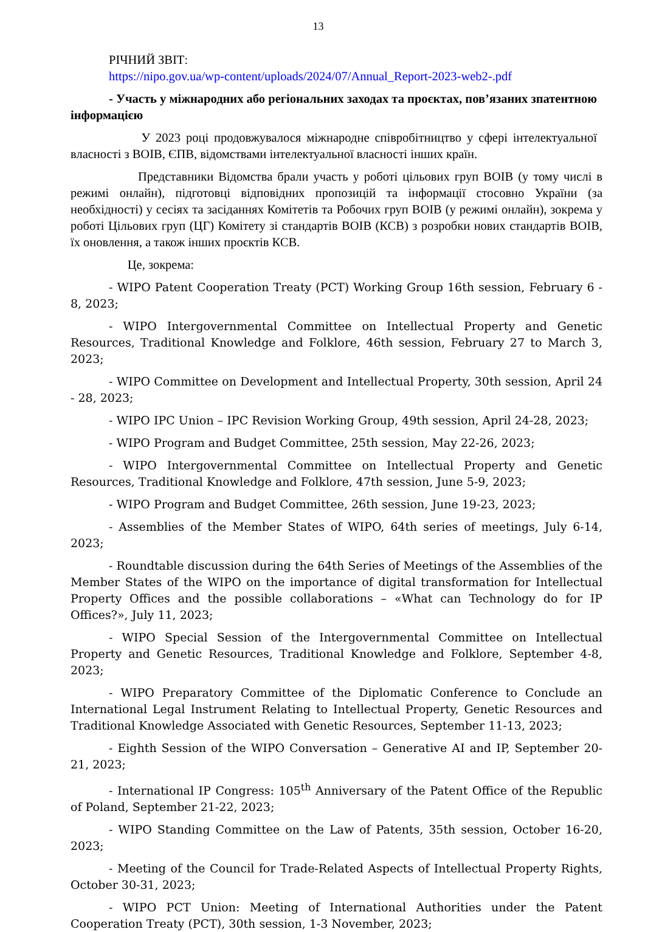13
РІЧНИЙ ЗВІТ:
https://nipo.gov.ua/wp-content/uploads/2024/07/Annual_Report-2023-web2-.pdf
- Участь у міжнародних або регіональних заходах та проєктах, пов’язаних зпатентною інформацією
У 2023 році продовжувалося міжнародне співробітництво у сфері інтелектуальної власності з ВОІВ, ЄПВ, відомствами інтелектуальної власності інших країн.
Представники Відомства брали участь у роботі цільових груп ВОІВ (у тому числі в режимі онлайн), підготовці відповідних пропозицій та інформації стосовно України (за необхідності) у сесіях та засіданнях Комітетів та Робочих груп ВОІВ (у режимі онлайн), зокрема у роботі Цільових груп (ЦГ) Комітету зі стандартів ВОІВ (КСВ) з розробки нових стандартів ВОІВ, їх оновлення, а також інших проєктів КСВ.
Це, зокрема:
- WIPO Patent Cooperation Treaty (PCT) Working Group 16th session, February 6 - 8, 2023;
- WIPO Intergovernmental Committee on Intellectual Property and Genetic Resources, Traditional Knowledge and Folklore, 46th session, February 27 to March 3, 2023;
- WIPO Committee on Development and Intellectual Property, 30th session, April 24 - 28, 2023;
- WIPO IPC Union – IPC Revision Working Group, 49th session, April 24-28, 2023;
- WIPO Program and Budget Committee, 25th session, May 22-26, 2023;
- WIPO Intergovernmental Committee on Intellectual Property and Genetic Resources, Traditional Knowledge and Folklore, 47th session, June 5-9, 2023;
- WIPO Program and Budget Committee, 26th session, June 19-23, 2023;
- Assemblies of the Member States of WIPO, 64th series of meetings, July 6-14, 2023;
- Roundtable discussion during the 64th Series of Meetings of the Assemblies of the Member States of the WIPO on the importance of digital transformation for Intellectual Property Offices and the possible collaborations – «What can Technology do for IP Offices?», July 11, 2023;
- WIPO Special Session of the Intergovernmental Committee on Intellectual Property and Genetic Resources, Traditional Knowledge and Folklore, September 4-8, 2023;
- WIPO Preparatory Committee of the Diplomatic Conference to Conclude an International Legal Instrument Relating to Intellectual Property, Genetic Resources and Traditional Knowledge Associated with Genetic Resources, September 11-13, 2023;
- Eighth Session of the WIPO Conversation – Generative AI and IP, September 20-21, 2023;
- International IP Congress: 105<sup>th</sup> Anniversary of the Patent Office of the Republic of Poland, September 21-22, 2023;
- WIPO Standing Committee on the Law of Patents, 35th session, October 16-20, 2023;
- Meeting of the Council for Trade-Related Aspects of Intellectual Property Rights, October 30-31, 2023;
- WIPO PCT Union: Meeting of International Authorities under the Patent Cooperation Treaty (PCT), 30th session, 1-3 November, 2023;